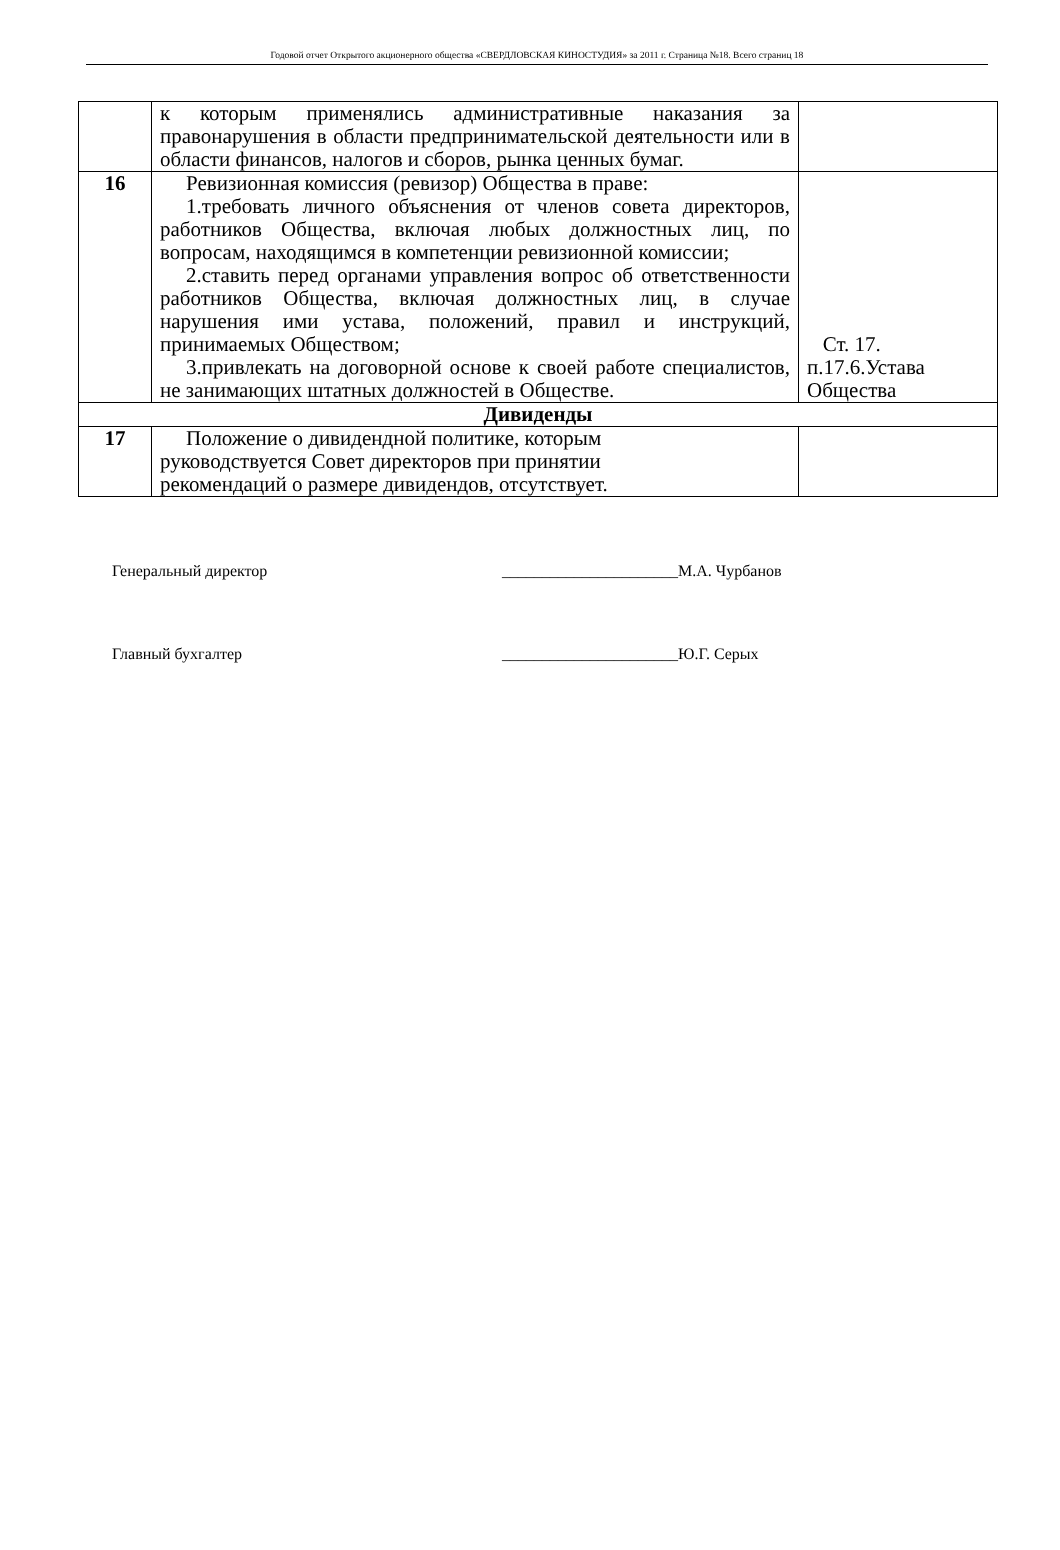Годовой отчет Открытого акционерного общества «СВЕРДЛОВСКАЯ КИНОСТУДИЯ» за 2011 г. Страница №18. Всего страниц 18
| | к которым применялись административные наказания за правонарушения в области предпринимательской деятельности или в области финансов, налогов и сборов, рынка ценных бумаг. | |
| 16 | Ревизионная комиссия (ревизор) Общества в праве: 1.требовать личного объяснения от членов совета директоров, работников Общества, включая любых должностных лиц, по вопросам, находящимся в компетенции ревизионной комиссии; 2.ставить перед органами управления вопрос об ответственности работников Общества, включая должностных лиц, в случае нарушения ими устава, положений, правил и инструкций, принимаемых Обществом; 3.привлекать на договорной основе к своей работе специалистов, не занимающих штатных должностей в Обществе. | Ст. 17. п.17.6.Устава Общества |
| Дивиденды | | |
| 17 | Положение о дивидендной политике, которым руководствуется Совет директоров при принятии рекомендаций о размере дивидендов, отсутствует. | |
Генеральный директор ______________________М.А. Чурбанов
Главный бухгалтер ______________________Ю.Г. Серых